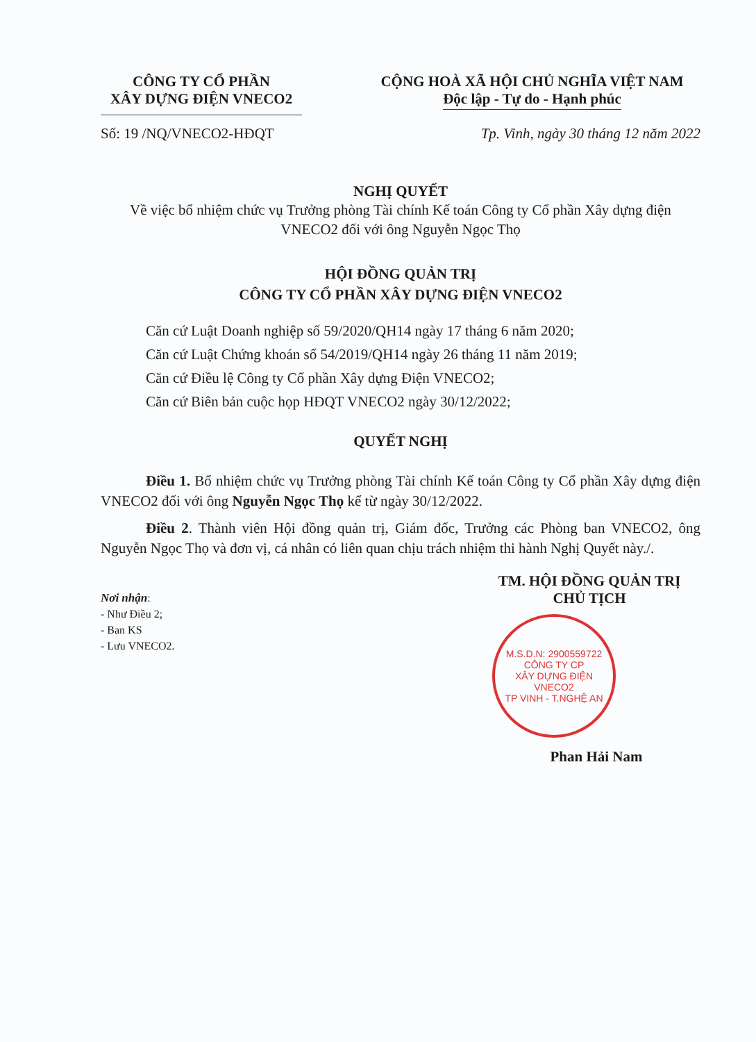CÔNG TY CỔ PHẦN
XÂY DỰNG ĐIỆN VNECO2
CỘNG HOÀ XÃ HỘI CHỦ NGHĨA VIỆT NAM
Độc lập - Tự do - Hạnh phúc
Số: 19 /NQ/VNECO2-HĐQT Tp. Vinh, ngày 30 tháng 12 năm 2022
NGHỊ QUYẾT
Về việc bổ nhiệm chức vụ Trưởng phòng Tài chính Kế toán Công ty Cổ phần Xây dựng điện VNECO2 đối với ông Nguyễn Ngọc Thọ
HỘI ĐỒNG QUẢN TRỊ
CÔNG TY CỔ PHẦN XÂY DỰNG ĐIỆN VNECO2
Căn cứ Luật Doanh nghiệp số 59/2020/QH14 ngày 17 tháng 6 năm 2020;
Căn cứ Luật Chứng khoán số 54/2019/QH14 ngày 26 tháng 11 năm 2019;
Căn cứ Điều lệ Công ty Cổ phần Xây dựng Điện VNECO2;
Căn cứ Biên bản cuộc họp HĐQT VNECO2 ngày 30/12/2022;
QUYẾT NGHỊ
Điều 1. Bổ nhiệm chức vụ Trưởng phòng Tài chính Kế toán Công ty Cổ phần Xây dựng điện VNECO2 đối với ông Nguyễn Ngọc Thọ kể từ ngày 30/12/2022.
Điều 2. Thành viên Hội đồng quản trị, Giám đốc, Trưởng các Phòng ban VNECO2, ông Nguyễn Ngọc Thọ và đơn vị, cá nhân có liên quan chịu trách nhiệm thi hành Nghị Quyết này./.
Nơi nhận:
- Như Điều 2;
- Ban KS
- Lưu VNECO2.
TM. HỘI ĐỒNG QUẢN TRỊ
CHỦ TỊCH
M.S.D.N: 2900559722
CÔNG TY CP
XÂY DỰNG ĐIỆN
VNECO2
TP VINH - T.NGHỆ AN
Phan Hải Nam